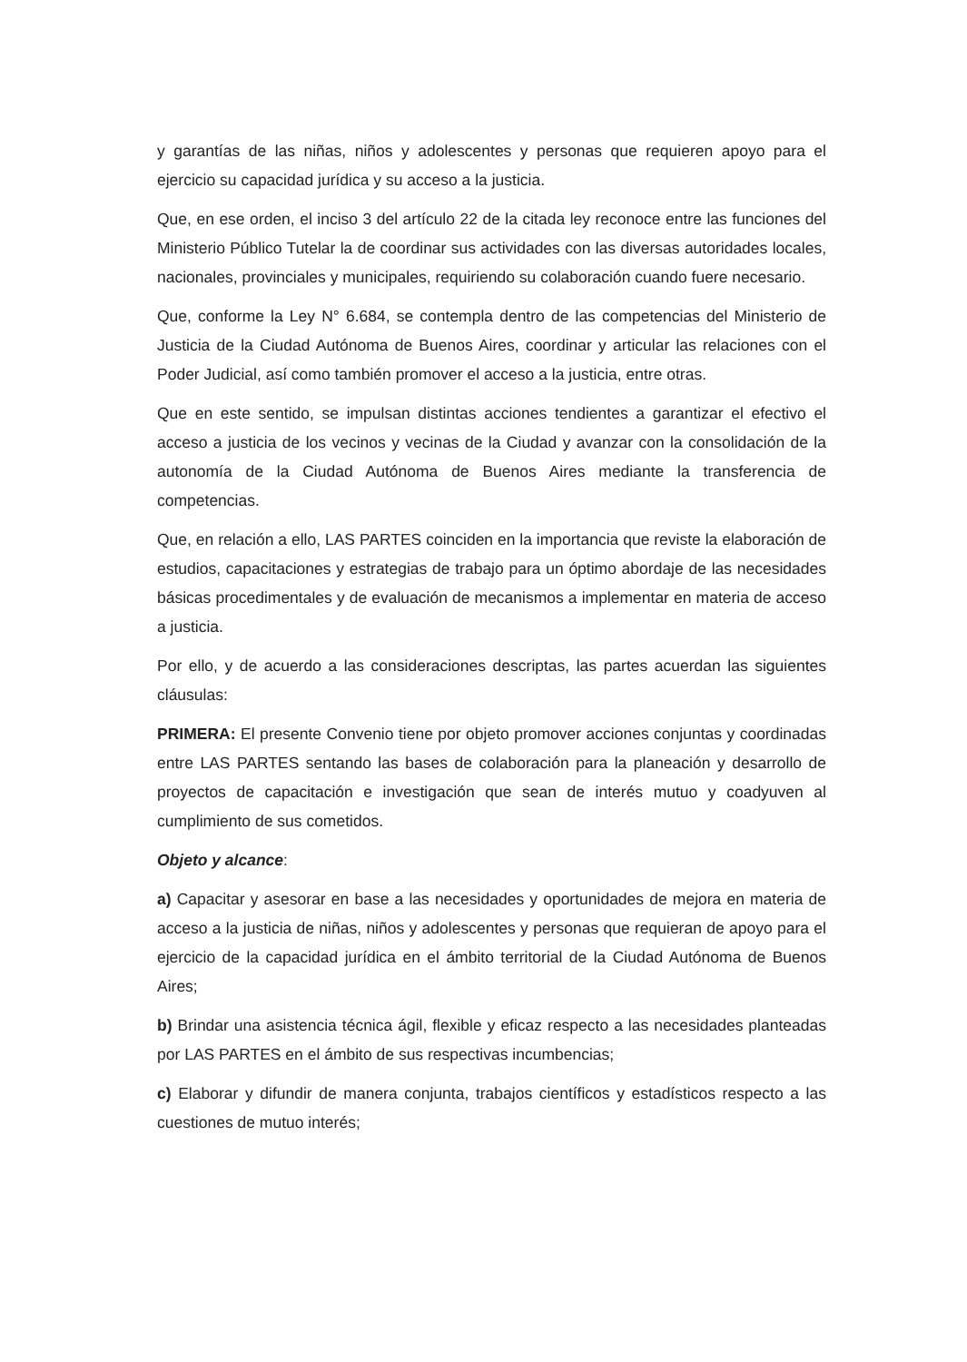y garantías de las niñas, niños y adolescentes y personas que requieren apoyo para el ejercicio su capacidad jurídica y su acceso a la justicia.
Que, en ese orden, el inciso 3 del artículo 22 de la citada ley reconoce entre las funciones del Ministerio Público Tutelar la de coordinar sus actividades con las diversas autoridades locales, nacionales, provinciales y municipales, requiriendo su colaboración cuando fuere necesario.
Que, conforme la Ley N° 6.684, se contempla dentro de las competencias del Ministerio de Justicia de la Ciudad Autónoma de Buenos Aires, coordinar y articular las relaciones con el Poder Judicial, así como también promover el acceso a la justicia, entre otras.
Que en este sentido, se impulsan distintas acciones tendientes a garantizar el efectivo el acceso a justicia de los vecinos y vecinas de la Ciudad y avanzar con la consolidación de la autonomía de la Ciudad Autónoma de Buenos Aires mediante la transferencia de competencias.
Que, en relación a ello, LAS PARTES coinciden en la importancia que reviste la elaboración de estudios, capacitaciones y estrategias de trabajo para un óptimo abordaje de las necesidades básicas procedimentales y de evaluación de mecanismos a implementar en materia de acceso a justicia.
Por ello, y de acuerdo a las consideraciones descriptas, las partes acuerdan las siguientes cláusulas:
PRIMERA: El presente Convenio tiene por objeto promover acciones conjuntas y coordinadas entre LAS PARTES sentando las bases de colaboración para la planeación y desarrollo de proyectos de capacitación e investigación que sean de interés mutuo y coadyuven al cumplimiento de sus cometidos.
Objeto y alcance:
a) Capacitar y asesorar en base a las necesidades y oportunidades de mejora en materia de acceso a la justicia de niñas, niños y adolescentes y personas que requieran de apoyo para el ejercicio de la capacidad jurídica en el ámbito territorial de la Ciudad Autónoma de Buenos Aires;
b) Brindar una asistencia técnica ágil, flexible y eficaz respecto a las necesidades planteadas por LAS PARTES en el ámbito de sus respectivas incumbencias;
c) Elaborar y difundir de manera conjunta, trabajos científicos y estadísticos respecto a las cuestiones de mutuo interés;